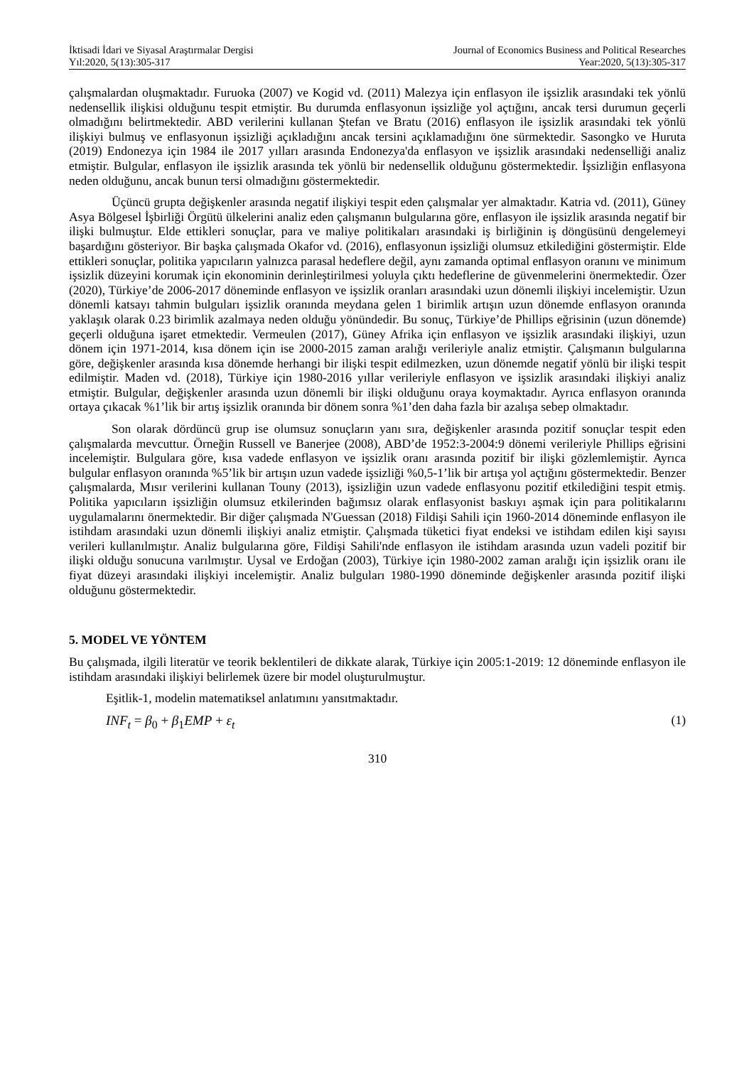İktisadi İdari ve Siyasal Araştırmalar Dergisi
Yıl:2020, 5(13):305-317
Journal of Economics Business and Political Researches
Year:2020, 5(13):305-317
çalışmalardan oluşmaktadır. Furuoka (2007) ve Kogid vd. (2011) Malezya için enflasyon ile işsizlik arasındaki tek yönlü nedensellik ilişkisi olduğunu tespit etmiştir. Bu durumda enflasyonun işsizliğe yol açtığını, ancak tersi durumun geçerli olmadığını belirtmektedir. ABD verilerini kullanan Ştefan ve Bratu (2016) enflasyon ile işsizlik arasındaki tek yönlü ilişkiyi bulmuş ve enflasyonun işsizliği açıkladığını ancak tersini açıklamadığını öne sürmektedir. Sasongko ve Huruta (2019) Endonezya için 1984 ile 2017 yılları arasında Endonezya'da enflasyon ve işsizlik arasındaki nedenselliği analiz etmiştir. Bulgular, enflasyon ile işsizlik arasında tek yönlü bir nedensellik olduğunu göstermektedir. İşsizliğin enflasyona neden olduğunu, ancak bunun tersi olmadığını göstermektedir.
Üçüncü grupta değişkenler arasında negatif ilişkiyi tespit eden çalışmalar yer almaktadır. Katria vd. (2011), Güney Asya Bölgesel İşbirliği Örgütü ülkelerini analiz eden çalışmanın bulgularına göre, enflasyon ile işsizlik arasında negatif bir ilişki bulmuştur. Elde ettikleri sonuçlar, para ve maliye politikaları arasındaki iş birliğinin iş döngüsünü dengelemeyi başardığını gösteriyor. Bir başka çalışmada Okafor vd. (2016), enflasyonun işsizliği olumsuz etkilediğini göstermiştir. Elde ettikleri sonuçlar, politika yapıcıların yalnızca parasal hedeflere değil, aynı zamanda optimal enflasyon oranını ve minimum işsizlik düzeyini korumak için ekonominin derinleştirilmesi yoluyla çıktı hedeflerine de güvenmelerini önermektedir. Özer (2020), Türkiye’de 2006-2017 döneminde enflasyon ve işsizlik oranları arasındaki uzun dönemli ilişkiyi incelemiştir. Uzun dönemli katsayı tahmin bulguları işsizlik oranında meydana gelen 1 birimlik artışın uzun dönemde enflasyon oranında yaklaşık olarak 0.23 birimlik azalmaya neden olduğu yönündedir. Bu sonuç, Türkiye’de Phillips eğrisinin (uzun dönemde) geçerli olduğuna işaret etmektedir. Vermeulen (2017), Güney Afrika için enflasyon ve işsizlik arasındaki ilişkiyi, uzun dönem için 1971-2014, kısa dönem için ise 2000-2015 zaman aralığı verileriyle analiz etmiştir. Çalışmanın bulgularına göre, değişkenler arasında kısa dönemde herhangi bir ilişki tespit edilmezken, uzun dönemde negatif yönlü bir ilişki tespit edilmiştir. Maden vd. (2018), Türkiye için 1980-2016 yıllar verileriyle enflasyon ve işsizlik arasındaki ilişkiyi analiz etmiştir. Bulgular, değişkenler arasında uzun dönemli bir ilişki olduğunu oraya koymaktadır. Ayrıca enflasyon oranında ortaya çıkacak %1’lik bir artış işsizlik oranında bir dönem sonra %1’den daha fazla bir azalışa sebep olmaktadır.
Son olarak dördüncü grup ise olumsuz sonuçların yanı sıra, değişkenler arasında pozitif sonuçlar tespit eden çalışmalarda mevcuttur. Örneğin Russell ve Banerjee (2008), ABD’de 1952:3-2004:9 dönemi verileriyle Phillips eğrisini incelemiştir. Bulgulara göre, kısa vadede enflasyon ve işsizlik oranı arasında pozitif bir ilişki gözlemlemiştir. Ayrıca bulgular enflasyon oranında %5’lik bir artışın uzun vadede işsizliği %0,5-1’lik bir artışa yol açtığını göstermektedir. Benzer çalışmalarda, Mısır verilerini kullanan Touny (2013), işsizliğin uzun vadede enflasyonu pozitif etkilediğini tespit etmiş. Politika yapıcıların işsizliğin olumsuz etkilerinden bağımsız olarak enflasyonist baskıyı aşmak için para politikalarını uygulamalarını önermektedir. Bir diğer çalışmada N'Guessan (2018) Fildişi Sahili için 1960-2014 döneminde enflasyon ile istihdam arasındaki uzun dönemli ilişkiyi analiz etmiştir. Çalışmada tüketici fiyat endeksi ve istihdam edilen kişi sayısı verileri kullanılmıştır. Analiz bulgularına göre, Fildişi Sahili'nde enflasyon ile istihdam arasında uzun vadeli pozitif bir ilişki olduğu sonucuna varılmıştır. Uysal ve Erdoğan (2003), Türkiye için 1980-2002 zaman aralığı için işsizlik oranı ile fiyat düzeyi arasındaki ilişkiyi incelemiştir. Analiz bulguları 1980-1990 döneminde değişkenler arasında pozitif ilişki olduğunu göstermektedir.
5. MODEL VE YÖNTEM
Bu çalışmada, ilgili literatür ve teorik beklentileri de dikkate alarak, Türkiye için 2005:1-2019: 12 döneminde enflasyon ile istihdam arasındaki ilişkiyi belirlemek üzere bir model oluşturulmuştur.
Eşitlik-1, modelin matematiksel anlatımını yansıtmaktadır.
INF<sub>t</sub> = β<sub>0</sub> + β<sub>1</sub>EMP + ε<sub>t</sub> (1)
310